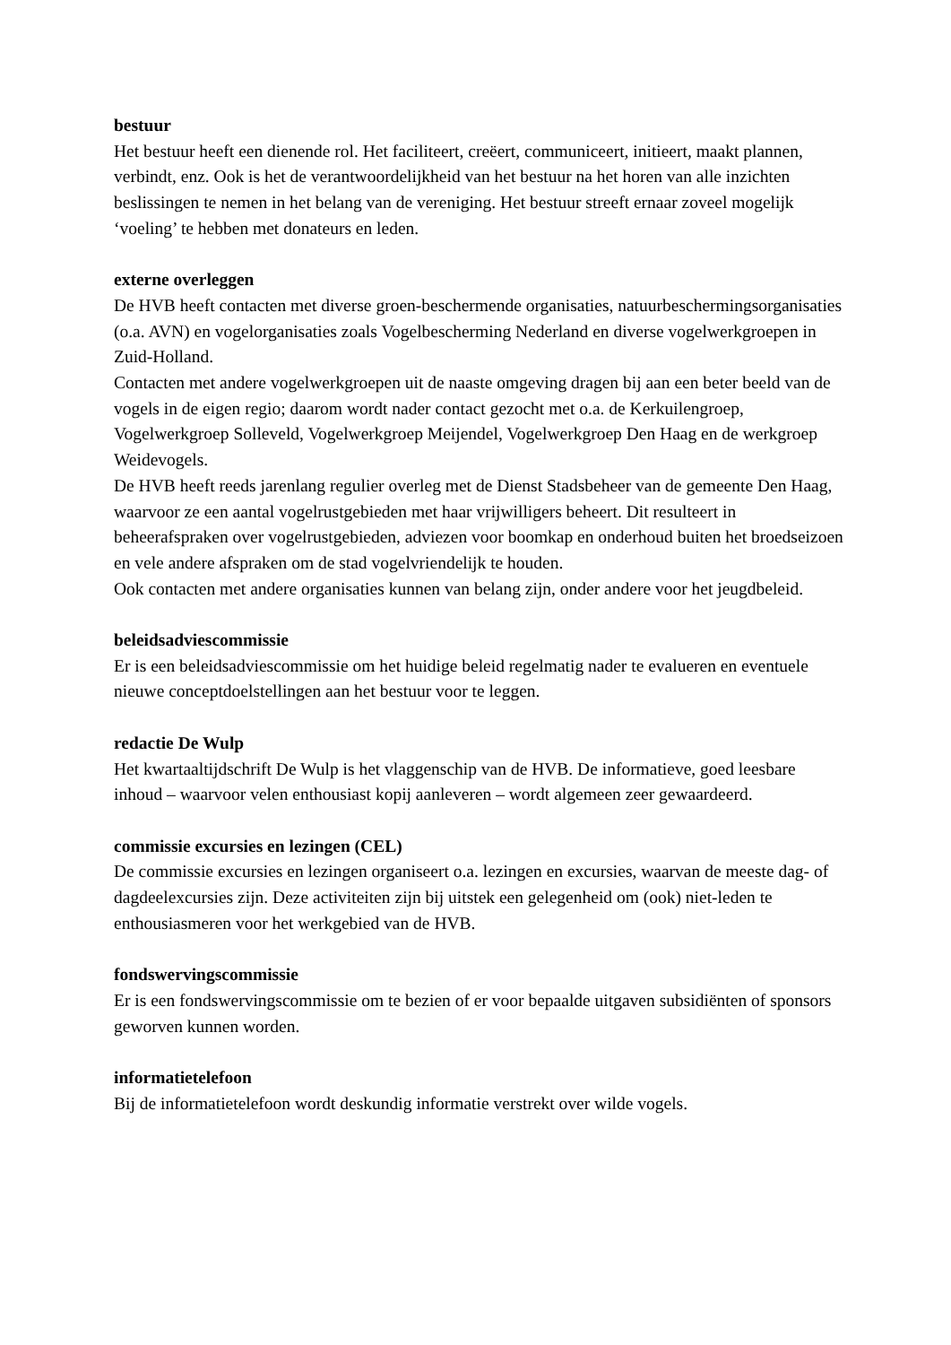bestuur
Het bestuur heeft een dienende rol. Het faciliteert, creëert, communiceert, initieert, maakt plannen, verbindt, enz. Ook is het de verantwoordelijkheid van het bestuur na het horen van alle inzichten beslissingen te nemen in het belang van de vereniging. Het bestuur streeft ernaar zoveel mogelijk ‘voeling’ te hebben met donateurs en leden.
externe overleggen
De HVB heeft contacten met diverse groen-beschermende organisaties, natuurbeschermingsorganisaties (o.a. AVN) en vogelorganisaties zoals Vogelbescherming Nederland en diverse vogelwerkgroepen in Zuid-Holland.
Contacten met andere vogelwerkgroepen uit de naaste omgeving dragen bij aan een beter beeld van de vogels in de eigen regio; daarom wordt nader contact gezocht met o.a. de Kerkuilengroep, Vogelwerkgroep Solleveld, Vogelwerkgroep Meijendel, Vogelwerkgroep Den Haag en de werkgroep Weidevogels.
De HVB heeft reeds jarenlang regulier overleg met de Dienst Stadsbeheer van de gemeente Den Haag, waarvoor ze een aantal vogelrustgebieden met haar vrijwilligers beheert. Dit resulteert in beheerafspraken over vogelrustgebieden, adviezen voor boomkap en onderhoud buiten het broedseizoen en vele andere afspraken om de stad vogelvriendelijk te houden.
Ook contacten met andere organisaties kunnen van belang zijn, onder andere voor het jeugdbeleid.
beleidsadviescommissie
Er is een beleidsadviescommissie om het huidige beleid regelmatig nader te evalueren en eventuele nieuwe conceptdoelstellingen aan het bestuur voor te leggen.
redactie De Wulp
Het kwartaaltijdschrift De Wulp is het vlaggenschip van de HVB. De informatieve, goed leesbare inhoud – waarvoor velen enthousiast kopij aanleveren – wordt algemeen zeer gewaardeerd.
commissie excursies en lezingen (CEL)
De commissie excursies en lezingen organiseert o.a. lezingen en excursies, waarvan de meeste dag- of dagdeelexcursies zijn. Deze activiteiten zijn bij uitstek een gelegenheid om (ook) niet-leden te enthousiasmeren voor het werkgebied van de HVB.
fondswervingscommissie
Er is een fondswervingscommissie om te bezien of er voor bepaalde uitgaven subsidiënten of sponsors geworven kunnen worden.
informatietelefoon
Bij de informatietelefoon wordt deskundig informatie verstrekt over wilde vogels.